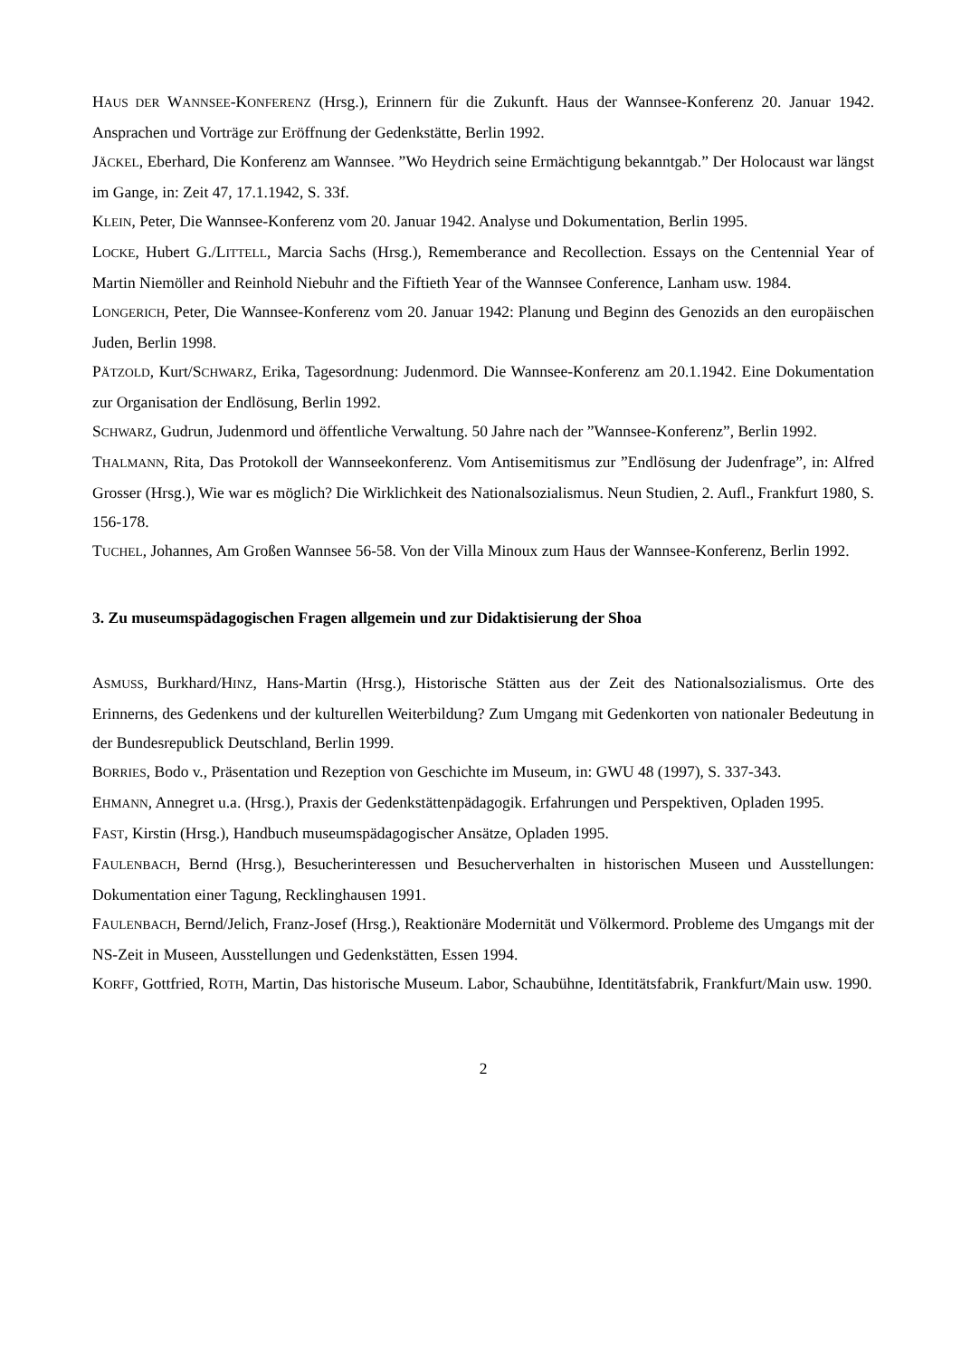HAUS DER WANNSEE-KONFERENZ (Hrsg.), Erinnern für die Zukunft. Haus der Wannsee-Konferenz 20. Januar 1942. Ansprachen und Vorträge zur Eröffnung der Gedenkstätte, Berlin 1992.
JÄCKEL, Eberhard, Die Konferenz am Wannsee. ”Wo Heydrich seine Ermächtigung bekanntgab.” Der Holocaust war längst im Gange, in: Zeit 47, 17.1.1942, S. 33f.
KLEIN, Peter, Die Wannsee-Konferenz vom 20. Januar 1942. Analyse und Dokumentation, Berlin 1995.
LOCKE, Hubert G./LITTELL, Marcia Sachs (Hrsg.), Rememberance and Recollection. Essays on the Centennial Year of Martin Niemöller and Reinhold Niebuhr and the Fiftieth Year of the Wannsee Conference, Lanham usw. 1984.
LONGERICH, Peter, Die Wannsee-Konferenz vom 20. Januar 1942: Planung und Beginn des Genozids an den europäischen Juden, Berlin 1998.
PÄTZOLD, Kurt/SCHWARZ, Erika, Tagesordnung: Judenmord. Die Wannsee-Konferenz am 20.1.1942. Eine Dokumentation zur Organisation der Endlösung, Berlin 1992.
SCHWARZ, Gudrun, Judenmord und öffentliche Verwaltung. 50 Jahre nach der ”Wannsee-Konferenz”, Berlin 1992.
THALMANN, Rita, Das Protokoll der Wannseekonferenz. Vom Antisemitismus zur ”Endlösung der Judenfrage”, in: Alfred Grosser (Hrsg.), Wie war es möglich? Die Wirklichkeit des Nationalsozialismus. Neun Studien, 2. Aufl., Frankfurt 1980, S. 156-178.
TUCHEL, Johannes, Am Großen Wannsee 56-58. Von der Villa Minoux zum Haus der Wannsee-Konferenz, Berlin 1992.
3. Zu museumspädagogischen Fragen allgemein und zur Didaktisierung der Shoa
ASMUSS, Burkhard/HINZ, Hans-Martin (Hrsg.), Historische Stätten aus der Zeit des Nationalsozialismus. Orte des Erinnerns, des Gedenkens und der kulturellen Weiterbildung? Zum Umgang mit Gedenkorten von nationaler Bedeutung in der Bundesrepublick Deutschland, Berlin 1999.
BORRIES, Bodo v., Präsentation und Rezeption von Geschichte im Museum, in: GWU 48 (1997), S. 337-343.
EHMANN, Annegret u.a. (Hrsg.), Praxis der Gedenkstättenpädagogik. Erfahrungen und Perspektiven, Opladen 1995.
FAST, Kirstin (Hrsg.), Handbuch museumspädagogischer Ansätze, Opladen 1995.
FAULENBACH, Bernd (Hrsg.), Besucherinteressen und Besucherverhalten in historischen Museen und Ausstellungen: Dokumentation einer Tagung, Recklinghausen 1991.
FAULENBACH, Bernd/Jelich, Franz-Josef (Hrsg.), Reaktionäre Modernität und Völkermord. Probleme des Umgangs mit der NS-Zeit in Museen, Ausstellungen und Gedenkstätten, Essen 1994.
KORFF, Gottfried, ROTH, Martin, Das historische Museum. Labor, Schaubühne, Identitätsfabrik, Frankfurt/Main usw. 1990.
2